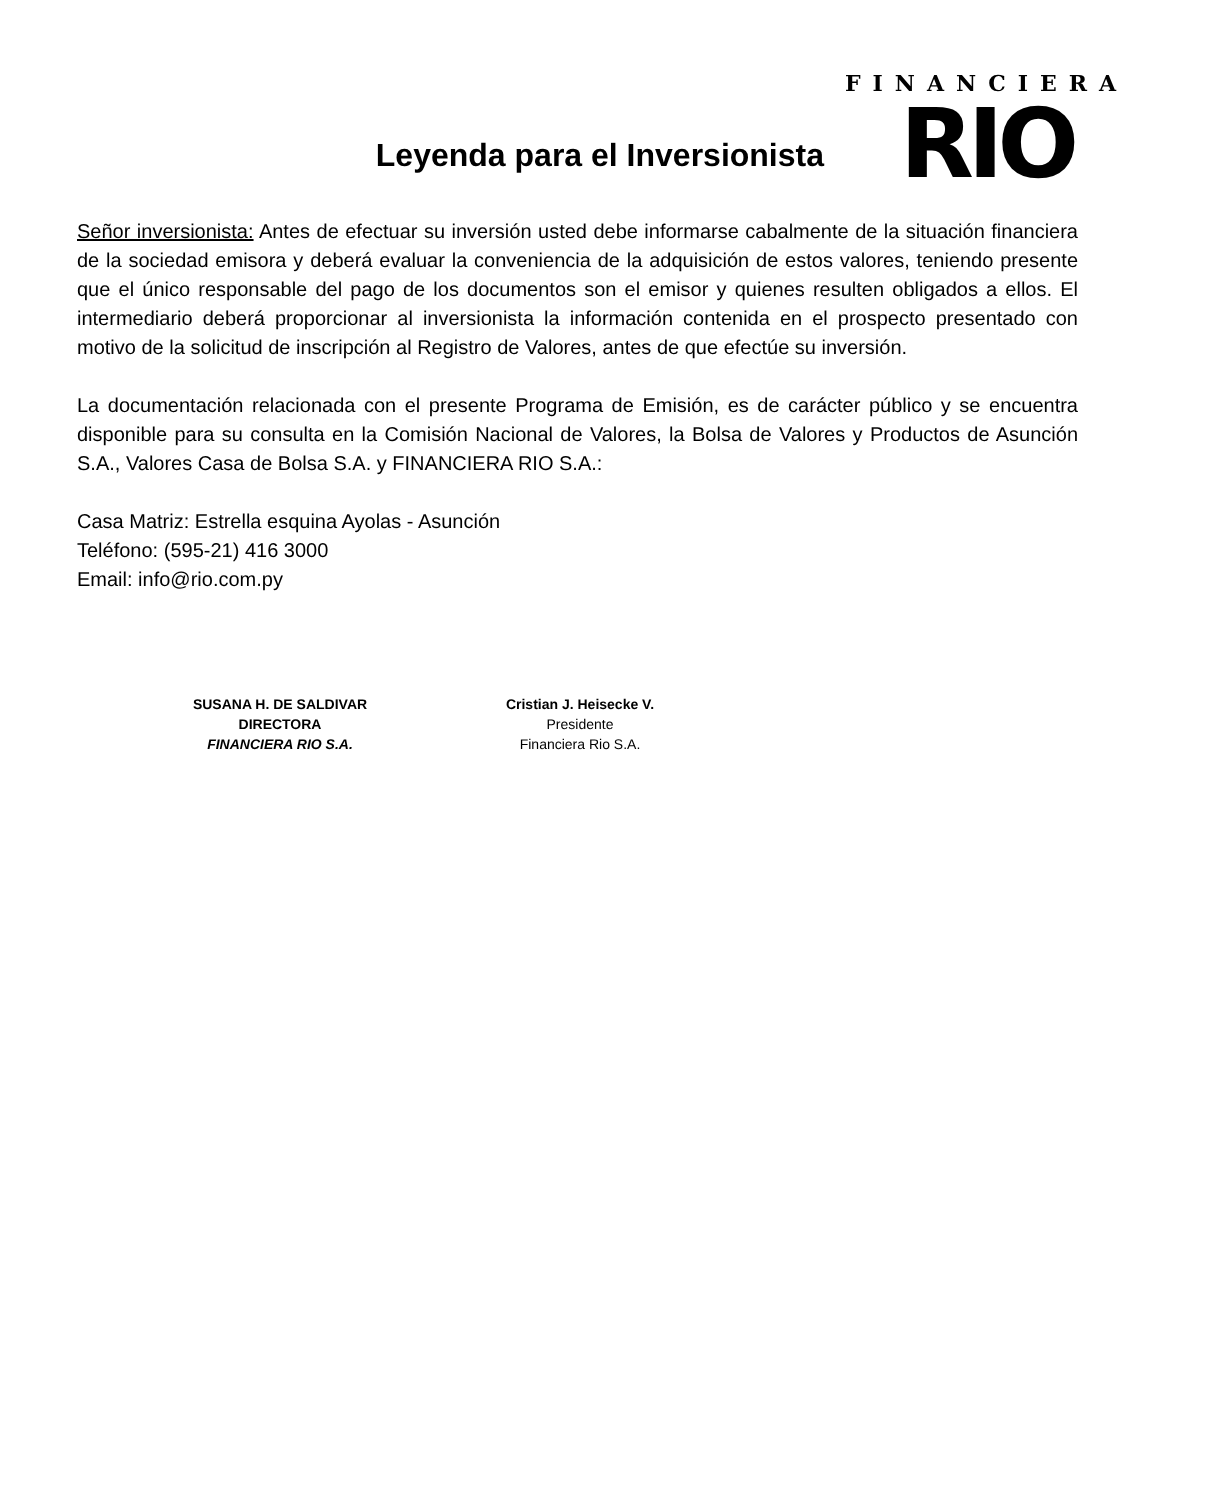Leyenda para el Inversionista
FINANCIERA
RIO
Señor inversionista: Antes de efectuar su inversión usted debe informarse cabalmente de la situación financiera de la sociedad emisora y deberá evaluar la conveniencia de la adquisición de estos valores, teniendo presente que el único responsable del pago de los documentos son el emisor y quienes resulten obligados a ellos. El intermediario deberá proporcionar al inversionista la información contenida en el prospecto presentado con motivo de la solicitud de inscripción al Registro de Valores, antes de que efectúe su inversión.
La documentación relacionada con el presente Programa de Emisión, es de carácter público y se encuentra disponible para su consulta en la Comisión Nacional de Valores, la Bolsa de Valores y Productos de Asunción S.A., Valores Casa de Bolsa S.A. y FINANCIERA RIO S.A.:
Casa Matriz: Estrella esquina Ayolas - Asunción
Teléfono: (595-21) 416 3000
Email: info@rio.com.py
SUSANA H. DE SALDIVAR
DIRECTORA
FINANCIERA RIO S.A.
Cristian J. Heisecke V.
Presidente
Financiera Rio S.A.